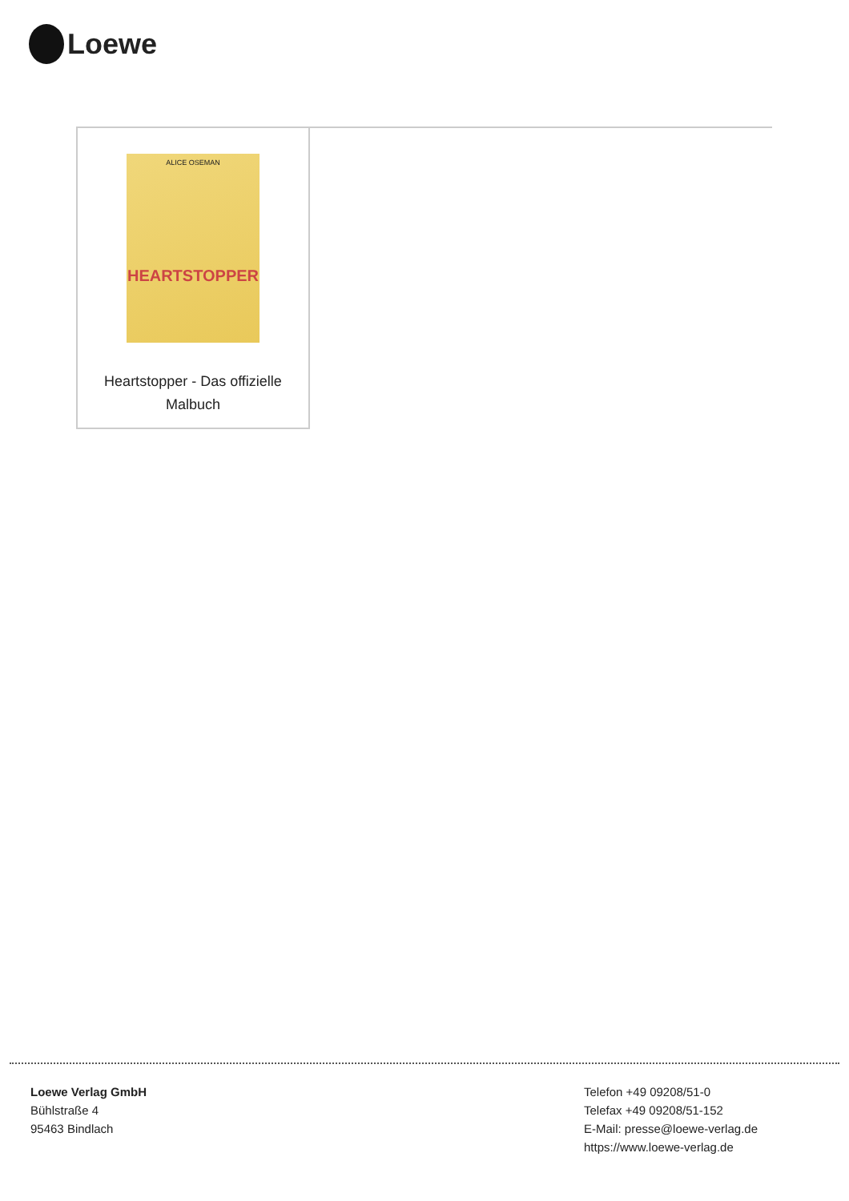Loewe
ALICE OSEMAN
HEARTSTOPPER
Heartstopper - Das offizielle
Malbuch
Loewe Verlag GmbH
Bühlstraße 4
95463 Bindlach
Telefon +49 09208/51-0
Telefax +49 09208/51-152
E-Mail: presse@loewe-verlag.de
https://www.loewe-verlag.de